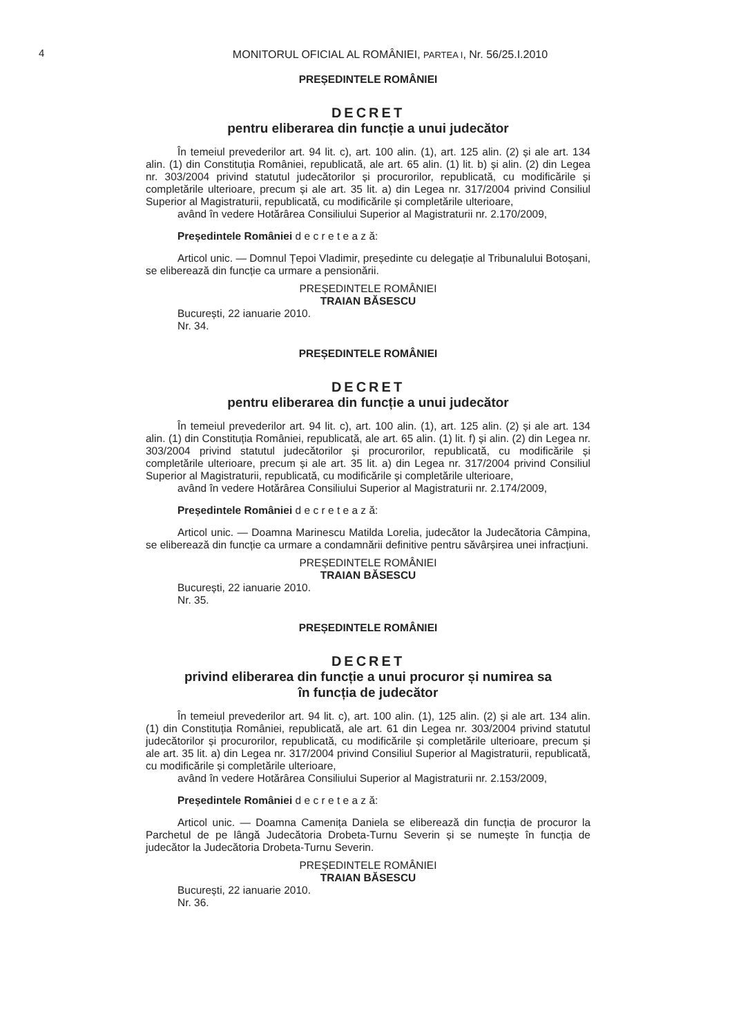4
MONITORUL OFICIAL AL ROMÂNIEI, PARTEA I, Nr. 56/25.I.2010
PREȘEDINTELE ROMÂNIEI
DECRET
pentru eliberarea din funcție a unui judecător
În temeiul prevederilor art. 94 lit. c), art. 100 alin. (1), art. 125 alin. (2) și ale art. 134 alin. (1) din Constituția României, republicată, ale art. 65 alin. (1) lit. b) și alin. (2) din Legea nr. 303/2004 privind statutul judecătorilor și procurorilor, republicată, cu modificările și completările ulterioare, precum și ale art. 35 lit. a) din Legea nr. 317/2004 privind Consiliul Superior al Magistraturii, republicată, cu modificările și completările ulterioare,
având în vedere Hotărârea Consiliului Superior al Magistraturii nr. 2.170/2009,
Președintele României d e c r e t e a z ă:
Articol unic. — Domnul Țepoi Vladimir, președinte cu delegație al Tribunalului Botoșani, se eliberează din funcție ca urmare a pensionării.
PREȘEDINTELE ROMÂNIEI
TRAIAN BĂSESCU
București, 22 ianuarie 2010.
Nr. 34.
PREȘEDINTELE ROMÂNIEI
DECRET
pentru eliberarea din funcție a unui judecător
În temeiul prevederilor art. 94 lit. c), art. 100 alin. (1), art. 125 alin. (2) și ale art. 134 alin. (1) din Constituția României, republicată, ale art. 65 alin. (1) lit. f) și alin. (2) din Legea nr. 303/2004 privind statutul judecătorilor și procurorilor, republicată, cu modificările și completările ulterioare, precum și ale art. 35 lit. a) din Legea nr. 317/2004 privind Consiliul Superior al Magistraturii, republicată, cu modificările și completările ulterioare,
având în vedere Hotărârea Consiliului Superior al Magistraturii nr. 2.174/2009,
Președintele României d e c r e t e a z ă:
Articol unic. — Doamna Marinescu Matilda Lorelia, judecător la Judecătoria Câmpina, se eliberează din funcție ca urmare a condamnării definitive pentru săvârșirea unei infracțiuni.
PREȘEDINTELE ROMÂNIEI
TRAIAN BĂSESCU
București, 22 ianuarie 2010.
Nr. 35.
PREȘEDINTELE ROMÂNIEI
DECRET
privind eliberarea din funcție a unui procuror și numirea sa
în funcția de judecător
În temeiul prevederilor art. 94 lit. c), art. 100 alin. (1), 125 alin. (2) și ale art. 134 alin. (1) din Constituția României, republicată, ale art. 61 din Legea nr. 303/2004 privind statutul judecătorilor și procurorilor, republicată, cu modificările și completările ulterioare, precum și ale art. 35 lit. a) din Legea nr. 317/2004 privind Consiliul Superior al Magistraturii, republicată, cu modificările și completările ulterioare,
având în vedere Hotărârea Consiliului Superior al Magistraturii nr. 2.153/2009,
Președintele României d e c r e t e a z ă:
Articol unic. — Doamna Camenița Daniela se eliberează din funcția de procuror la Parchetul de pe lângă Judecătoria Drobeta-Turnu Severin și se numește în funcția de judecător la Judecătoria Drobeta-Turnu Severin.
PREȘEDINTELE ROMÂNIEI
TRAIAN BĂSESCU
București, 22 ianuarie 2010.
Nr. 36.